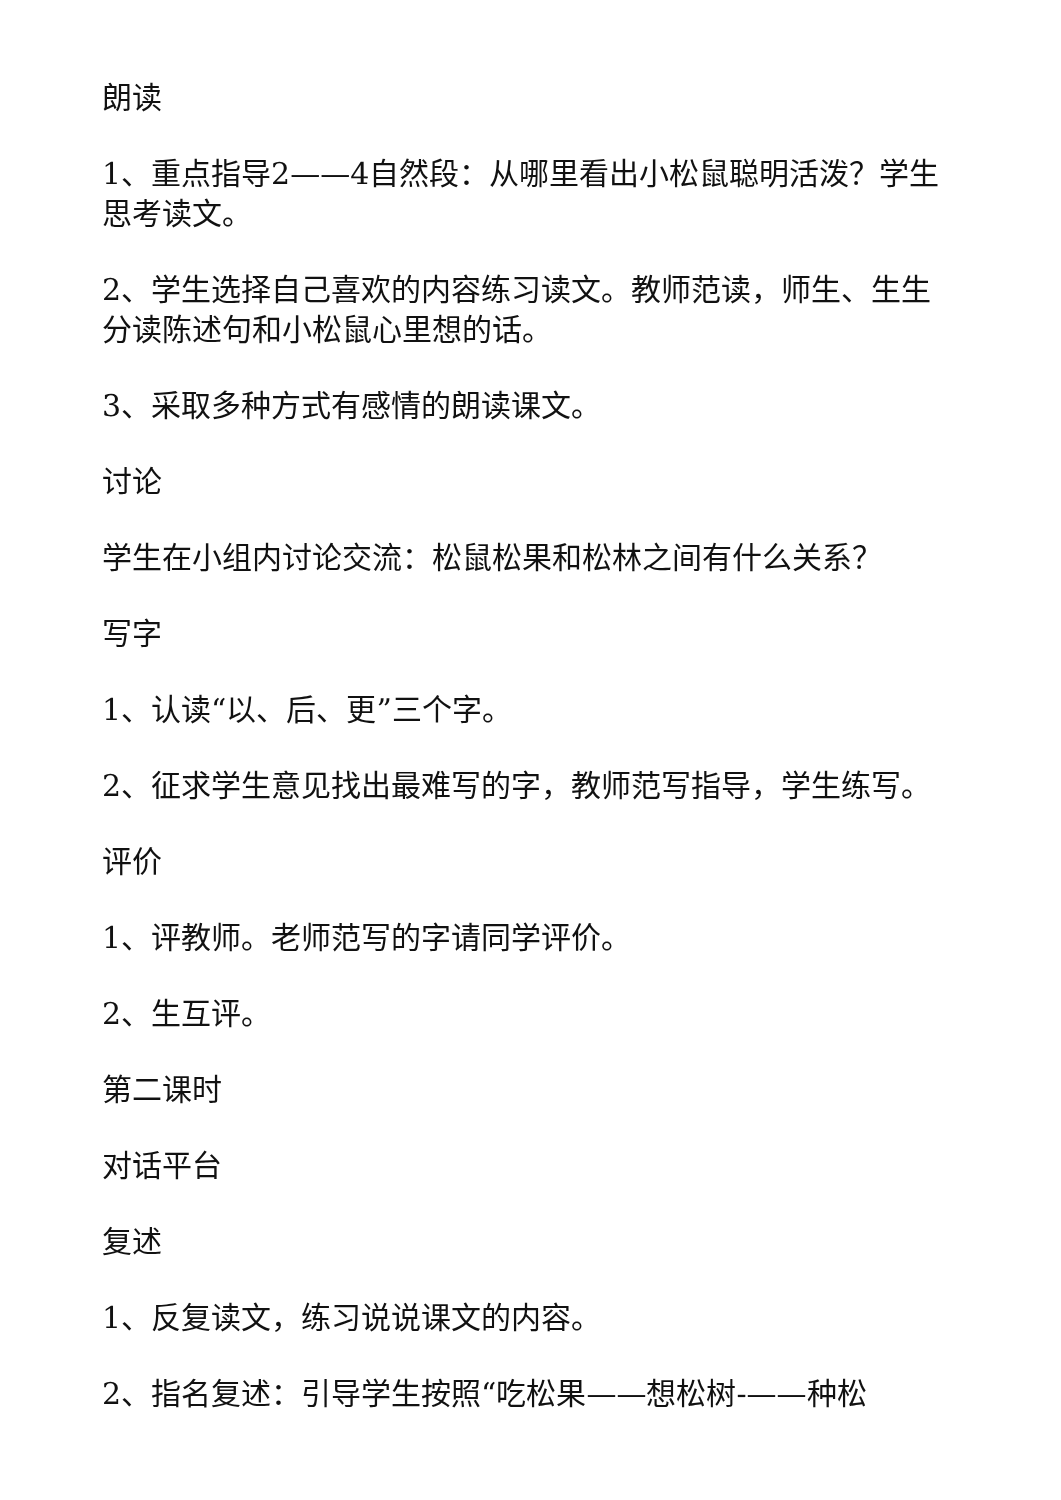朗读
1、重点指导2——4自然段：从哪里看出小松鼠聪明活泼？学生思考读文。
2、学生选择自己喜欢的内容练习读文。教师范读，师生、生生分读陈述句和小松鼠心里想的话。
3、采取多种方式有感情的朗读课文。
讨论
学生在小组内讨论交流：松鼠松果和松林之间有什么关系？
写字
1、认读“以、后、更”三个字。
2、征求学生意见找出最难写的字，教师范写指导，学生练写。
评价
1、评教师。老师范写的字请同学评价。
2、生互评。
第二课时
对话平台
复述
1、反复读文，练习说说课文的内容。
2、指名复述：引导学生按照“吃松果——想松树-——种松